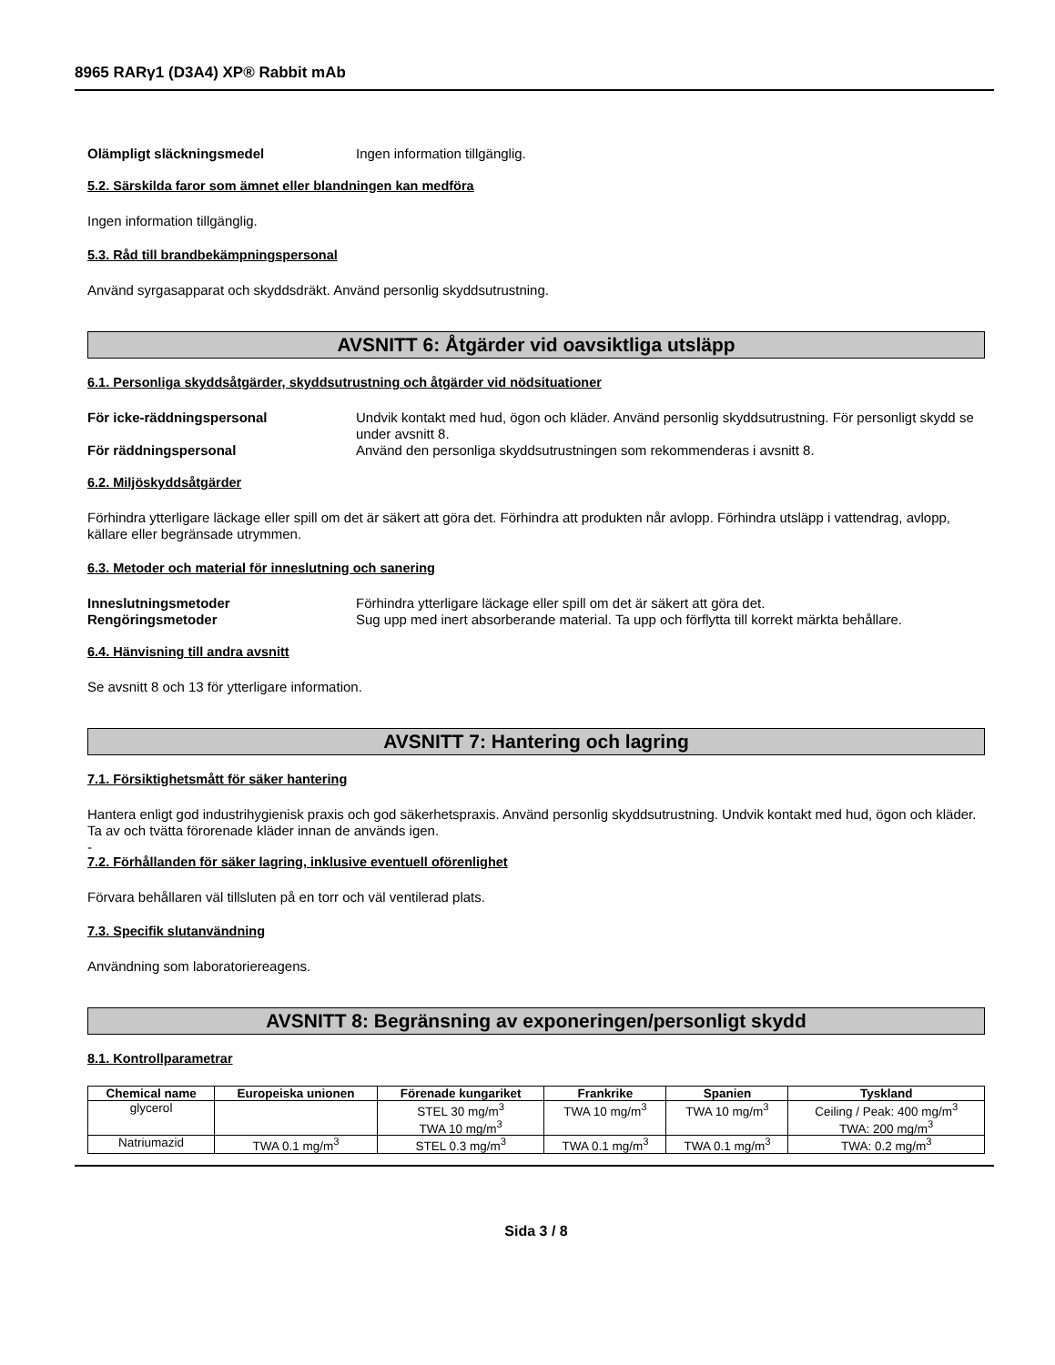8965 RARγ1 (D3A4) XP® Rabbit mAb
Olämpligt släckningsmedel Ingen information tillgänglig.
5.2. Särskilda faror som ämnet eller blandningen kan medföra
Ingen information tillgänglig.
5.3. Råd till brandbekämpningspersonal
Använd syrgasapparat och skyddsdräkt. Använd personlig skyddsutrustning.
AVSNITT 6: Åtgärder vid oavsiktliga utsläpp
6.1. Personliga skyddsåtgärder, skyddsutrustning och åtgärder vid nödsituationer
För icke-räddningspersonal Undvik kontakt med hud, ögon och kläder. Använd personlig skyddsutrustning. För personligt skydd se under avsnitt 8.
För räddningspersonal Använd den personliga skyddsutrustningen som rekommenderas i avsnitt 8.
6.2. Miljöskyddsåtgärder
Förhindra ytterligare läckage eller spill om det är säkert att göra det. Förhindra att produkten når avlopp. Förhindra utsläpp i vattendrag, avlopp, källare eller begränsade utrymmen.
6.3. Metoder och material för inneslutning och sanering
Inneslutningsmetoder Förhindra ytterligare läckage eller spill om det är säkert att göra det.
Rengöringsmetoder Sug upp med inert absorberande material. Ta upp och förflytta till korrekt märkta behållare.
6.4. Hänvisning till andra avsnitt
Se avsnitt 8 och 13 för ytterligare information.
AVSNITT 7: Hantering och lagring
7.1. Försiktighetsmått för säker hantering
Hantera enligt god industrihygienisk praxis och god säkerhetspraxis. Använd personlig skyddsutrustning. Undvik kontakt med hud, ögon och kläder. Ta av och tvätta förorenade kläder innan de används igen.
-
7.2. Förhållanden för säker lagring, inklusive eventuell oförenlighet
Förvara behållaren väl tillsluten på en torr och väl ventilerad plats.
7.3. Specifik slutanvändning
Användning som laboratoriereagens.
AVSNITT 8: Begränsning av exponeringen/personligt skydd
8.1. Kontrollparametrar
| Chemical name | Europeiska unionen | Förenade kungariket | Frankrike | Spanien | Tyskland |
| --- | --- | --- | --- | --- | --- |
| glycerol | | STEL 30 mg/m<sup>3</sup> TWA 10 mg/m<sup>3</sup> | TWA 10 mg/m<sup>3</sup> | TWA 10 mg/m<sup>3</sup> | Ceiling / Peak: 400 mg/m<sup>3</sup> TWA: 200 mg/m<sup>3</sup> |
| Natriumazid | TWA 0.1 mg/m<sup>3</sup> | STEL 0.3 mg/m<sup>3</sup> | TWA 0.1 mg/m<sup>3</sup> | TWA 0.1 mg/m<sup>3</sup> | TWA: 0.2 mg/m<sup>3</sup> |
Sida 3 / 8